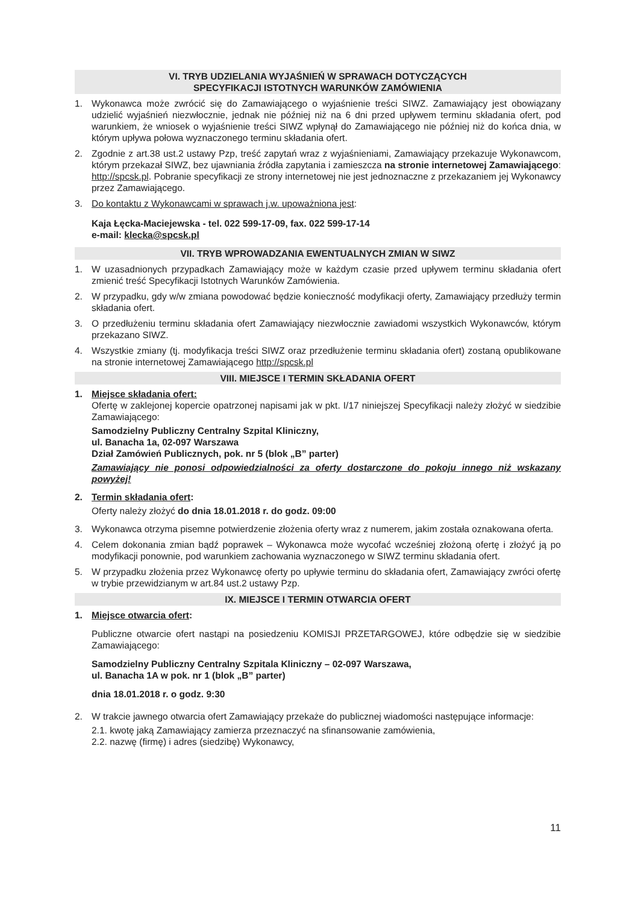VI. TRYB UDZIELANIA WYJAŚNIEŃ W SPRAWACH DOTYCZĄCYCH
SPECYFIKACJI ISTOTNYCH WARUNKÓW ZAMÓWIENIA
1. Wykonawca może zwrócić się do Zamawiającego o wyjaśnienie treści SIWZ. Zamawiający jest obowiązany udzielić wyjaśnień niezwłocznie, jednak nie później niż na 6 dni przed upływem terminu składania ofert, pod warunkiem, że wniosek o wyjaśnienie treści SIWZ wpłynął do Zamawiającego nie później niż do końca dnia, w którym upływa połowa wyznaczonego terminu składania ofert.
2. Zgodnie z art.38 ust.2 ustawy Pzp, treść zapytań wraz z wyjaśnieniami, Zamawiający przekazuje Wykonawcom, którym przekazał SIWZ, bez ujawniania źródła zapytania i zamieszcza na stronie internetowej Zamawiającego: http://spcsk.pl. Pobranie specyfikacji ze strony internetowej nie jest jednoznaczne z przekazaniem jej Wykonawcy przez Zamawiającego.
3. Do kontaktu z Wykonawcami w sprawach j.w. upoważniona jest:
Kaja Łęcka-Maciejewska - tel. 022 599-17-09, fax. 022 599-17-14
e-mail: klecka@spcsk.pl
VII. TRYB WPROWADZANIA EWENTUALNYCH ZMIAN W SIWZ
1. W uzasadnionych przypadkach Zamawiający może w każdym czasie przed upływem terminu składania ofert zmienić treść Specyfikacji Istotnych Warunków Zamówienia.
2. W przypadku, gdy w/w zmiana powodować będzie konieczność modyfikacji oferty, Zamawiający przedłuży termin składania ofert.
3. O przedłużeniu terminu składania ofert Zamawiający niezwłocznie zawiadomi wszystkich Wykonawców, którym przekazano SIWZ.
4. Wszystkie zmiany (tj. modyfikacja treści SIWZ oraz przedłużenie terminu składania ofert) zostaną opublikowane na stronie internetowej Zamawiającego http://spcsk.pl
VIII. MIEJSCE I TERMIN SKŁADANIA OFERT
1. Miejsce składania ofert:
Ofertę w zaklejonej kopercie opatrzonej napisami jak w pkt. I/17 niniejszej Specyfikacji należy złożyć w siedzibie Zamawiającego:
Samodzielny Publiczny Centralny Szpital Kliniczny,
ul. Banacha 1a, 02-097 Warszawa
Dział Zamówień Publicznych, pok. nr 5 (blok „B” parter)
Zamawiający nie ponosi odpowiedzialności za oferty dostarczone do pokoju innego niż wskazany powyżej!
2. Termin składania ofert:
Oferty należy złożyć do dnia 18.01.2018 r. do godz. 09:00
3. Wykonawca otrzyma pisemne potwierdzenie złożenia oferty wraz z numerem, jakim została oznakowana oferta.
4. Celem dokonania zmian bądź poprawek – Wykonawca może wycofać wcześniej złożoną ofertę i złożyć ją po modyfikacji ponownie, pod warunkiem zachowania wyznaczonego w SIWZ terminu składania ofert.
5. W przypadku złożenia przez Wykonawcę oferty po upływie terminu do składania ofert, Zamawiający zwróci ofertę w trybie przewidzianym w art.84 ust.2 ustawy Pzp.
IX. MIEJSCE I TERMIN OTWARCIA OFERT
1. Miejsce otwarcia ofert:
Publiczne otwarcie ofert nastąpi na posiedzeniu KOMISJI PRZETARGOWEJ, które odbędzie się w siedzibie Zamawiającego:
Samodzielny Publiczny Centralny Szpitala Kliniczny – 02-097 Warszawa,
ul. Banacha 1A w pok. nr 1 (blok „B” parter)
dnia 18.01.2018 r. o godz. 9:30
2. W trakcie jawnego otwarcia ofert Zamawiający przekaże do publicznej wiadomości następujące informacje:
2.1. kwotę jaką Zamawiający zamierza przeznaczyć na sfinansowanie zamówienia,
2.2. nazwę (firmę) i adres (siedzibę) Wykonawcy,
11